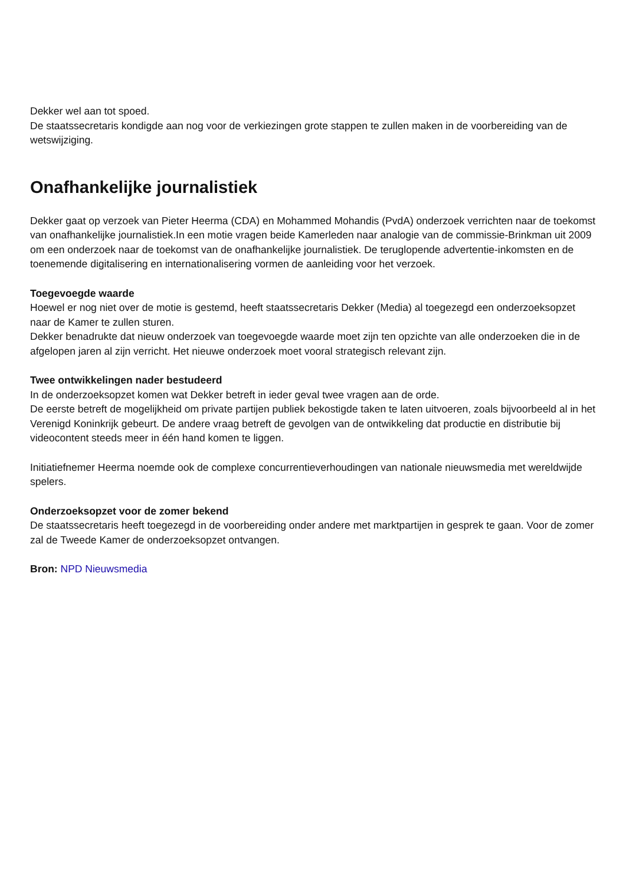Dekker wel aan tot spoed.
De staatssecretaris kondigde aan nog voor de verkiezingen grote stappen te zullen maken in de voorbereiding van de wetswijziging.
Onafhankelijke journalistiek
Dekker gaat op verzoek van Pieter Heerma (CDA) en Mohammed Mohandis (PvdA) onderzoek verrichten naar de toekomst van onafhankelijke journalistiek.In een motie vragen beide Kamerleden naar analogie van de commissie-Brinkman uit 2009 om een onderzoek naar de toekomst van de onafhankelijke journalistiek. De teruglopende advertentie-inkomsten en de toenemende digitalisering en internationalisering vormen de aanleiding voor het verzoek.
Toegevoegde waarde
Hoewel er nog niet over de motie is gestemd, heeft staatssecretaris Dekker (Media) al toegezegd een onderzoeksopzet naar de Kamer te zullen sturen.
Dekker benadrukte dat nieuw onderzoek van toegevoegde waarde moet zijn ten opzichte van alle onderzoeken die in de afgelopen jaren al zijn verricht. Het nieuwe onderzoek moet vooral strategisch relevant zijn.
Twee ontwikkelingen nader bestudeerd
In de onderzoeksopzet komen wat Dekker betreft in ieder geval twee vragen aan de orde.
De eerste betreft de mogelijkheid om private partijen publiek bekostigde taken te laten uitvoeren, zoals bijvoorbeeld al in het Verenigd Koninkrijk gebeurt. De andere vraag betreft de gevolgen van de ontwikkeling dat productie en distributie bij videocontent steeds meer in één hand komen te liggen.
Initiatiefnemer Heerma noemde ook de complexe concurrentieverhoudingen van nationale nieuwsmedia met wereldwijde spelers.
Onderzoeksopzet voor de zomer bekend
De staatssecretaris heeft toegezegd in de voorbereiding onder andere met marktpartijen in gesprek te gaan. Voor de zomer zal de Tweede Kamer de onderzoeksopzet ontvangen.
Bron: NPD Nieuwsmedia